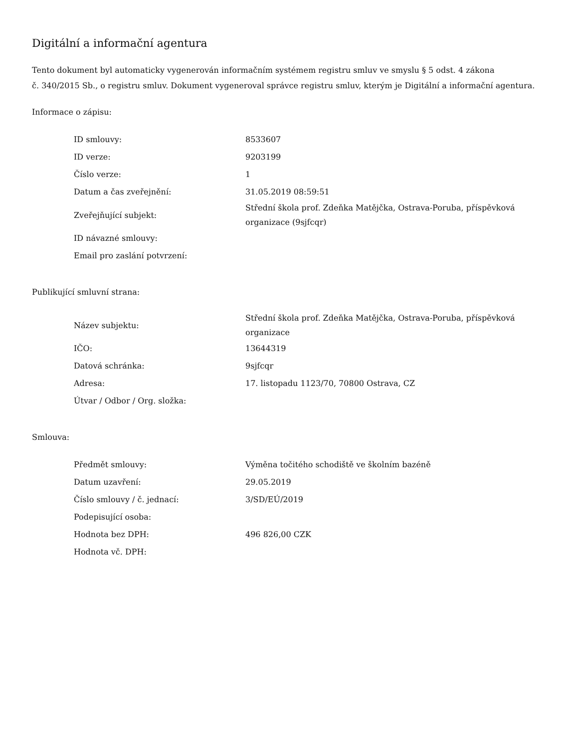Digitální a informační agentura
Tento dokument byl automaticky vygenerován informačním systémem registru smluv ve smyslu § 5 odst. 4 zákona
č. 340/2015 Sb., o registru smluv. Dokument vygeneroval správce registru smluv, kterým je Digitální a informační agentura.
Informace o zápisu:
| ID smlouvy: | 8533607 |
| ID verze: | 9203199 |
| Číslo verze: | 1 |
| Datum a čas zveřejnění: | 31.05.2019 08:59:51 |
| Zveřejňující subjekt: | Střední škola prof. Zdeňka Matějčka, Ostrava-Poruba, příspěvková organizace (9sjfcqr) |
| ID návazné smlouvy: | |
| Email pro zaslání potvrzení: | |
Publikující smluvní strana:
| Název subjektu: | Střední škola prof. Zdeňka Matějčka, Ostrava-Poruba, příspěvková organizace |
| IČO: | 13644319 |
| Datová schránka: | 9sjfcqr |
| Adresa: | 17. listopadu 1123/70, 70800 Ostrava, CZ |
| Útvar / Odbor / Org. složka: | |
Smlouva:
| Předmět smlouvy: | Výměna točitého schodiště ve školním bazéně |
| Datum uzavření: | 29.05.2019 |
| Číslo smlouvy / č. jednací: | 3/SD/EÚ/2019 |
| Podepisující osoba: | |
| Hodnota bez DPH: | 496 826,00 CZK |
| Hodnota vč. DPH: | |